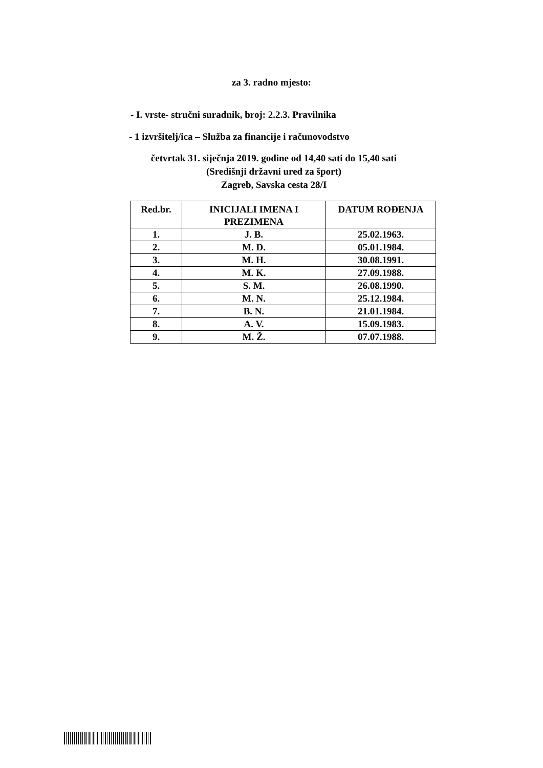za 3. radno mjesto:
- I. vrste- stručni suradnik, broj: 2.2.3. Pravilnika
- 1 izvršitelj/ica – Služba za financije i računovodstvo
četvrtak 31. siječnja 2019. godine od 14,40 sati do 15,40 sati
(Središnji državni ured za šport)
Zagreb, Savska cesta 28/I
| Red.br. | INICIJALI IMENA I PREZIMENA | DATUM ROĐENJA |
| --- | --- | --- |
| 1. | J. B. | 25.02.1963. |
| 2. | M. D. | 05.01.1984. |
| 3. | M. H. | 30.08.1991. |
| 4. | M. K. | 27.09.1988. |
| 5. | S. M. | 26.08.1990. |
| 6. | M. N. | 25.12.1984. |
| 7. | B. N. | 21.01.1984. |
| 8. | A. V. | 15.09.1983. |
| 9. | M. Ž. | 07.07.1988. |